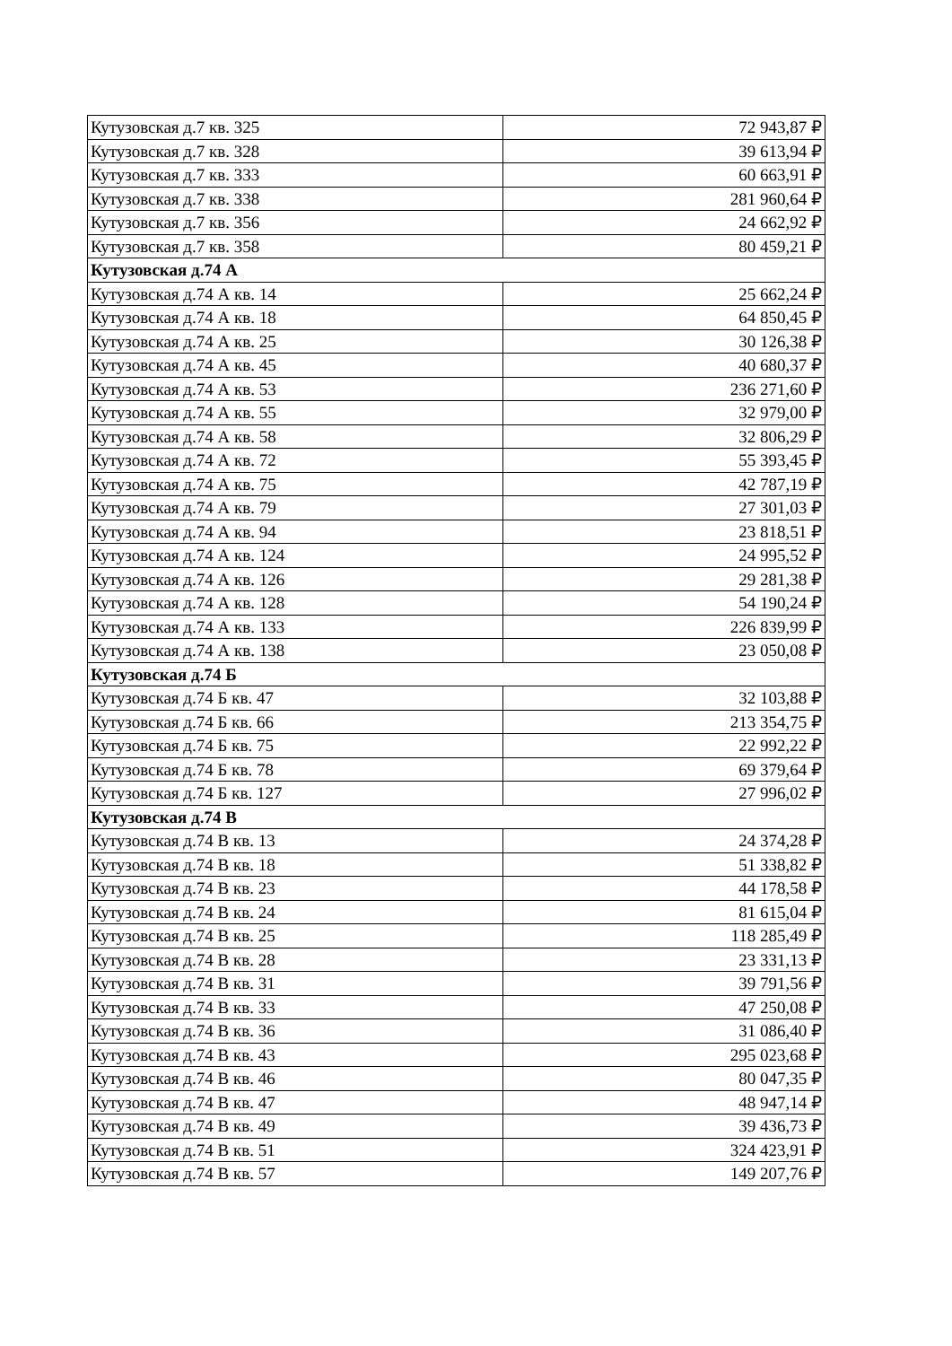| Кутузовская д.7 кв. 325 | 72 943,87 ₽ |
| Кутузовская д.7 кв. 328 | 39 613,94 ₽ |
| Кутузовская д.7 кв. 333 | 60 663,91 ₽ |
| Кутузовская д.7 кв. 338 | 281 960,64 ₽ |
| Кутузовская д.7 кв. 356 | 24 662,92 ₽ |
| Кутузовская д.7 кв. 358 | 80 459,21 ₽ |
| Кутузовская д.74 А | |
| Кутузовская д.74 А кв. 14 | 25 662,24 ₽ |
| Кутузовская д.74 А кв. 18 | 64 850,45 ₽ |
| Кутузовская д.74 А кв. 25 | 30 126,38 ₽ |
| Кутузовская д.74 А кв. 45 | 40 680,37 ₽ |
| Кутузовская д.74 А кв. 53 | 236 271,60 ₽ |
| Кутузовская д.74 А кв. 55 | 32 979,00 ₽ |
| Кутузовская д.74 А кв. 58 | 32 806,29 ₽ |
| Кутузовская д.74 А кв. 72 | 55 393,45 ₽ |
| Кутузовская д.74 А кв. 75 | 42 787,19 ₽ |
| Кутузовская д.74 А кв. 79 | 27 301,03 ₽ |
| Кутузовская д.74 А кв. 94 | 23 818,51 ₽ |
| Кутузовская д.74 А кв. 124 | 24 995,52 ₽ |
| Кутузовская д.74 А кв. 126 | 29 281,38 ₽ |
| Кутузовская д.74 А кв. 128 | 54 190,24 ₽ |
| Кутузовская д.74 А кв. 133 | 226 839,99 ₽ |
| Кутузовская д.74 А кв. 138 | 23 050,08 ₽ |
| Кутузовская д.74 Б | |
| Кутузовская д.74 Б кв. 47 | 32 103,88 ₽ |
| Кутузовская д.74 Б кв. 66 | 213 354,75 ₽ |
| Кутузовская д.74 Б кв. 75 | 22 992,22 ₽ |
| Кутузовская д.74 Б кв. 78 | 69 379,64 ₽ |
| Кутузовская д.74 Б кв. 127 | 27 996,02 ₽ |
| Кутузовская д.74 В | |
| Кутузовская д.74 В кв. 13 | 24 374,28 ₽ |
| Кутузовская д.74 В кв. 18 | 51 338,82 ₽ |
| Кутузовская д.74 В кв. 23 | 44 178,58 ₽ |
| Кутузовская д.74 В кв. 24 | 81 615,04 ₽ |
| Кутузовская д.74 В кв. 25 | 118 285,49 ₽ |
| Кутузовская д.74 В кв. 28 | 23 331,13 ₽ |
| Кутузовская д.74 В кв. 31 | 39 791,56 ₽ |
| Кутузовская д.74 В кв. 33 | 47 250,08 ₽ |
| Кутузовская д.74 В кв. 36 | 31 086,40 ₽ |
| Кутузовская д.74 В кв. 43 | 295 023,68 ₽ |
| Кутузовская д.74 В кв. 46 | 80 047,35 ₽ |
| Кутузовская д.74 В кв. 47 | 48 947,14 ₽ |
| Кутузовская д.74 В кв. 49 | 39 436,73 ₽ |
| Кутузовская д.74 В кв. 51 | 324 423,91 ₽ |
| Кутузовская д.74 В кв. 57 | 149 207,76 ₽ |